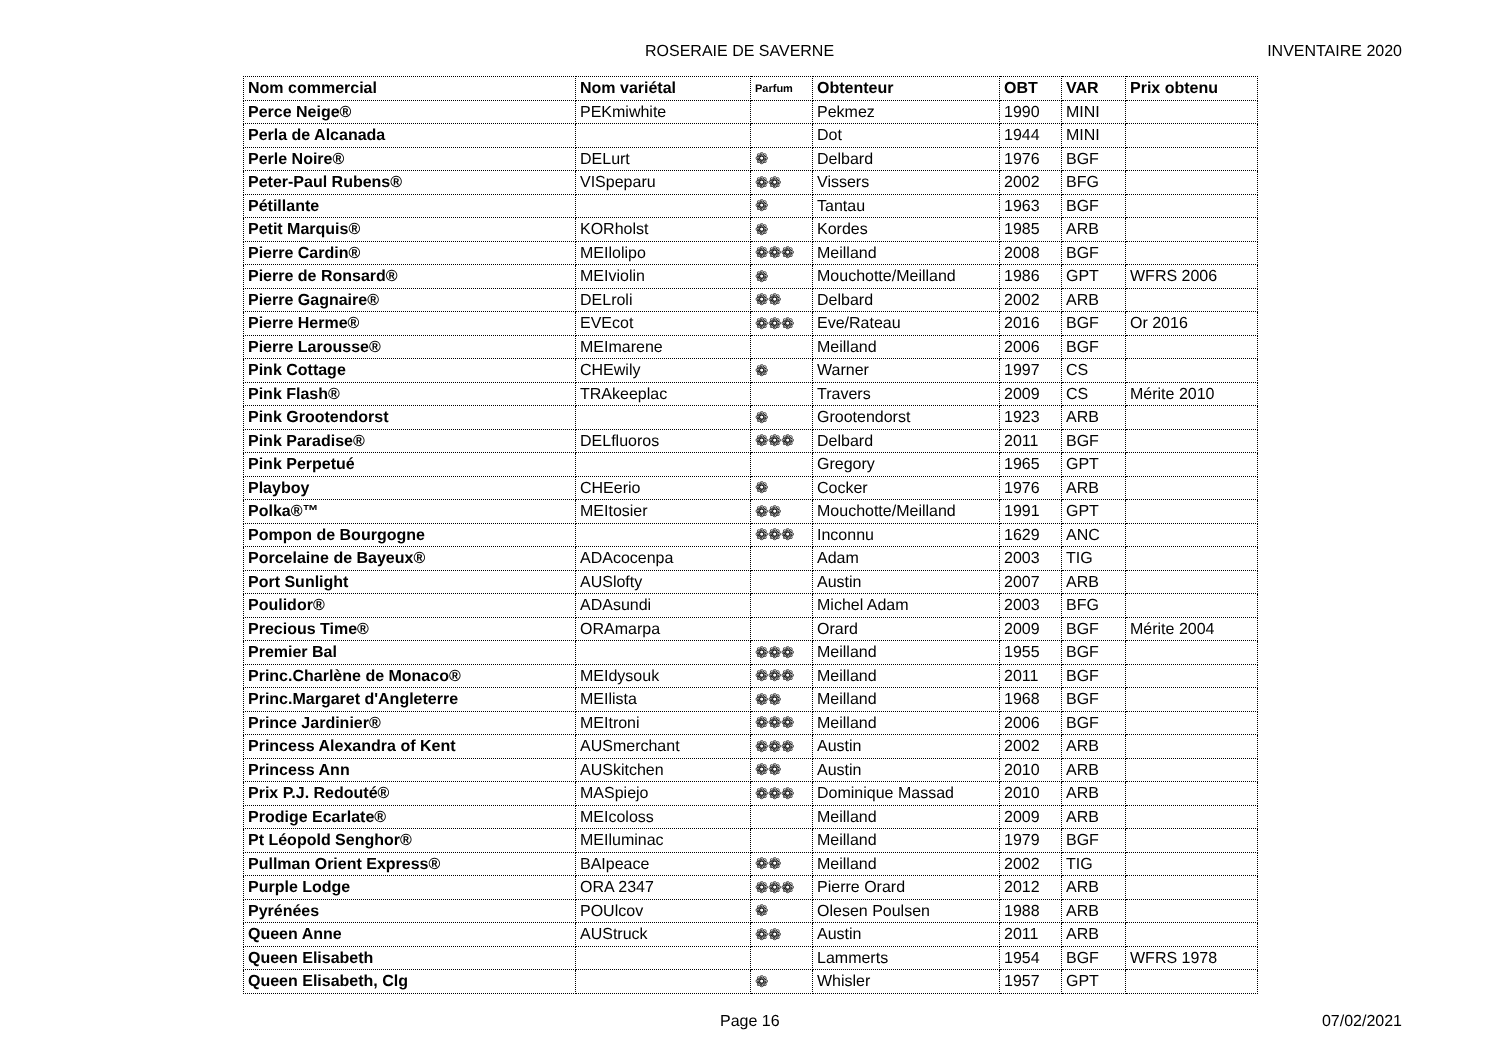ROSERAIE DE SAVERNE INVENTAIRE 2020
| Nom commercial | Nom variétal | Parfum | Obtenteur | OBT | VAR | Prix obtenu |
| --- | --- | --- | --- | --- | --- | --- |
| Perce Neige® | PEKmiwhite | | Pekmez | 1990 | MINI | |
| Perla de Alcanada | | | Dot | 1944 | MINI | |
| Perle Noire® | DELurt | ❁ | Delbard | 1976 | BGF | |
| Peter-Paul Rubens® | VISpeparu | ❁❁ | Vissers | 2002 | BFG | |
| Pétillante | | ❁ | Tantau | 1963 | BGF | |
| Petit Marquis® | KORholst | ❁ | Kordes | 1985 | ARB | |
| Pierre Cardin® | MEIlolipo | ❁❁❁ | Meilland | 2008 | BGF | |
| Pierre de Ronsard® | MEIviolin | ❁ | Mouchotte/Meilland | 1986 | GPT | WFRS 2006 |
| Pierre Gagnaire® | DELroli | ❁❁ | Delbard | 2002 | ARB | |
| Pierre Herme® | EVEcot | ❁❁❁ | Eve/Rateau | 2016 | BGF | Or 2016 |
| Pierre Larousse® | MEImarene | | Meilland | 2006 | BGF | |
| Pink Cottage | CHEwily | ❁ | Warner | 1997 | CS | |
| Pink Flash® | TRAkeeplac | | Travers | 2009 | CS | Mérite 2010 |
| Pink Grootendorst | | ❁ | Grootendorst | 1923 | ARB | |
| Pink Paradise® | DELfluoros | ❁❁❁ | Delbard | 2011 | BGF | |
| Pink Perpetué | | | Gregory | 1965 | GPT | |
| Playboy | CHEerio | ❁ | Cocker | 1976 | ARB | |
| Polka®™ | MEItosier | ❁❁ | Mouchotte/Meilland | 1991 | GPT | |
| Pompon de Bourgogne | | ❁❁❁ | Inconnu | 1629 | ANC | |
| Porcelaine de Bayeux® | ADAcocenpa | | Adam | 2003 | TIG | |
| Port Sunlight | AUSlofty | | Austin | 2007 | ARB | |
| Poulidor® | ADAsundi | | Michel Adam | 2003 | BFG | |
| Precious Time® | ORAmarpa | | Orard | 2009 | BGF | Mérite 2004 |
| Premier Bal | | ❁❁❁ | Meilland | 1955 | BGF | |
| Princ.Charlène de Monaco® | MEIdysouk | ❁❁❁ | Meilland | 2011 | BGF | |
| Princ.Margaret d'Angleterre | MEIlista | ❁❁ | Meilland | 1968 | BGF | |
| Prince Jardinier® | MEItroni | ❁❁❁ | Meilland | 2006 | BGF | |
| Princess Alexandra of Kent | AUSmerchant | ❁❁❁ | Austin | 2002 | ARB | |
| Princess Ann | AUSkitchen | ❁❁ | Austin | 2010 | ARB | |
| Prix P.J. Redouté® | MASpiejo | ❁❁❁ | Dominique Massad | 2010 | ARB | |
| Prodige Ecarlate® | MEIcoloss | | Meilland | 2009 | ARB | |
| Pt Léopold Senghor® | MEIluminac | | Meilland | 1979 | BGF | |
| Pullman Orient Express® | BAIpeace | ❁❁ | Meilland | 2002 | TIG | |
| Purple Lodge | ORA 2347 | ❁❁❁ | Pierre Orard | 2012 | ARB | |
| Pyrénées | POUlcov | ❁ | Olesen Poulsen | 1988 | ARB | |
| Queen Anne | AUStruck | ❁❁ | Austin | 2011 | ARB | |
| Queen Elisabeth | | | Lammerts | 1954 | BGF | WFRS 1978 |
| Queen Elisabeth, Clg | | ❁ | Whisler | 1957 | GPT | |
Page 16 07/02/2021